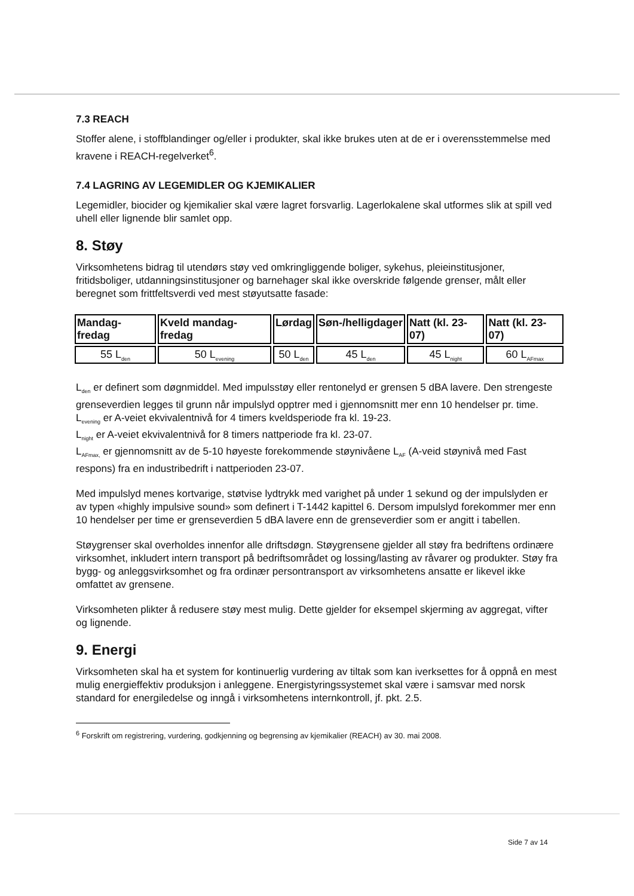7.3 REACH
Stoffer alene, i stoffblandinger og/eller i produkter, skal ikke brukes uten at de er i overensstemmelse med kravene i REACH-regelverket<sup>6</sup>.
7.4 LAGRING AV LEGEMIDLER OG KJEMIKALIER
Legemidler, biocider og kjemikalier skal være lagret forsvarlig. Lagerlokalene skal utformes slik at spill ved uhell eller lignende blir samlet opp.
8. Støy
Virksomhetens bidrag til utendørs støy ved omkringliggende boliger, sykehus, pleieinstitusjoner, fritidsboliger, utdanningsinstitusjoner og barnehager skal ikke overskride følgende grenser, målt eller beregnet som frittfeltsverdi ved mest støyutsatte fasade:
| Mandag-fredag | Kveld mandag-fredag | Lørdag | Søn-/helligdager | Natt (kl. 23-07) | Natt (kl. 23-07) |
| --- | --- | --- | --- | --- | --- |
| 55 L<sub>den</sub> | 50 L<sub>evening</sub> | 50 L<sub>den</sub> | 45 L<sub>den</sub> | 45 L<sub>night</sub> | 60 L<sub>AFmax</sub> |
L<sub>den</sub> er definert som døgnmiddel. Med impulsstøy eller rentonelyd er grensen 5 dBA lavere. Den strengeste grenseverdien legges til grunn når impulslyd opptrer med i gjennomsnitt mer enn 10 hendelser pr. time.
L<sub>evening</sub> er A-veiet ekvivalentnivå for 4 timers kveldsperiode fra kl. 19-23.
L<sub>night</sub> er A-veiet ekvivalentnivå for 8 timers nattperiode fra kl. 23-07.
L<sub>AFmax,</sub> er gjennomsnitt av de 5-10 høyeste forekommende støynivåene L<sub>AF</sub> (A-veid støynivå med Fast respons) fra en industribedrift i nattperioden 23-07.
Med impulslyd menes kortvarige, støtvise lydtrykk med varighet på under 1 sekund og der impulslyden er av typen «highly impulsive sound» som definert i T-1442 kapittel 6. Dersom impulslyd forekommer mer enn 10 hendelser per time er grenseverdien 5 dBA lavere enn de grenseverdier som er angitt i tabellen.
Støygrenser skal overholdes innenfor alle driftsdøgn. Støygrensene gjelder all støy fra bedriftens ordinære virksomhet, inkludert intern transport på bedriftsområdet og lossing/lasting av råvarer og produkter. Støy fra bygg- og anleggsvirksomhet og fra ordinær persontransport av virksomhetens ansatte er likevel ikke omfattet av grensene.
Virksomheten plikter å redusere støy mest mulig. Dette gjelder for eksempel skjerming av aggregat, vifter og lignende.
9. Energi
Virksomheten skal ha et system for kontinuerlig vurdering av tiltak som kan iverksettes for å oppnå en mest mulig energieffektiv produksjon i anleggene. Energistyringssystemet skal være i samsvar med norsk standard for energiledelse og inngå i virksomhetens internkontroll, jf. pkt. 2.5.
<sup>6</sup> Forskrift om registrering, vurdering, godkjenning og begrensing av kjemikalier (REACH) av 30. mai 2008.
Side 7 av 14